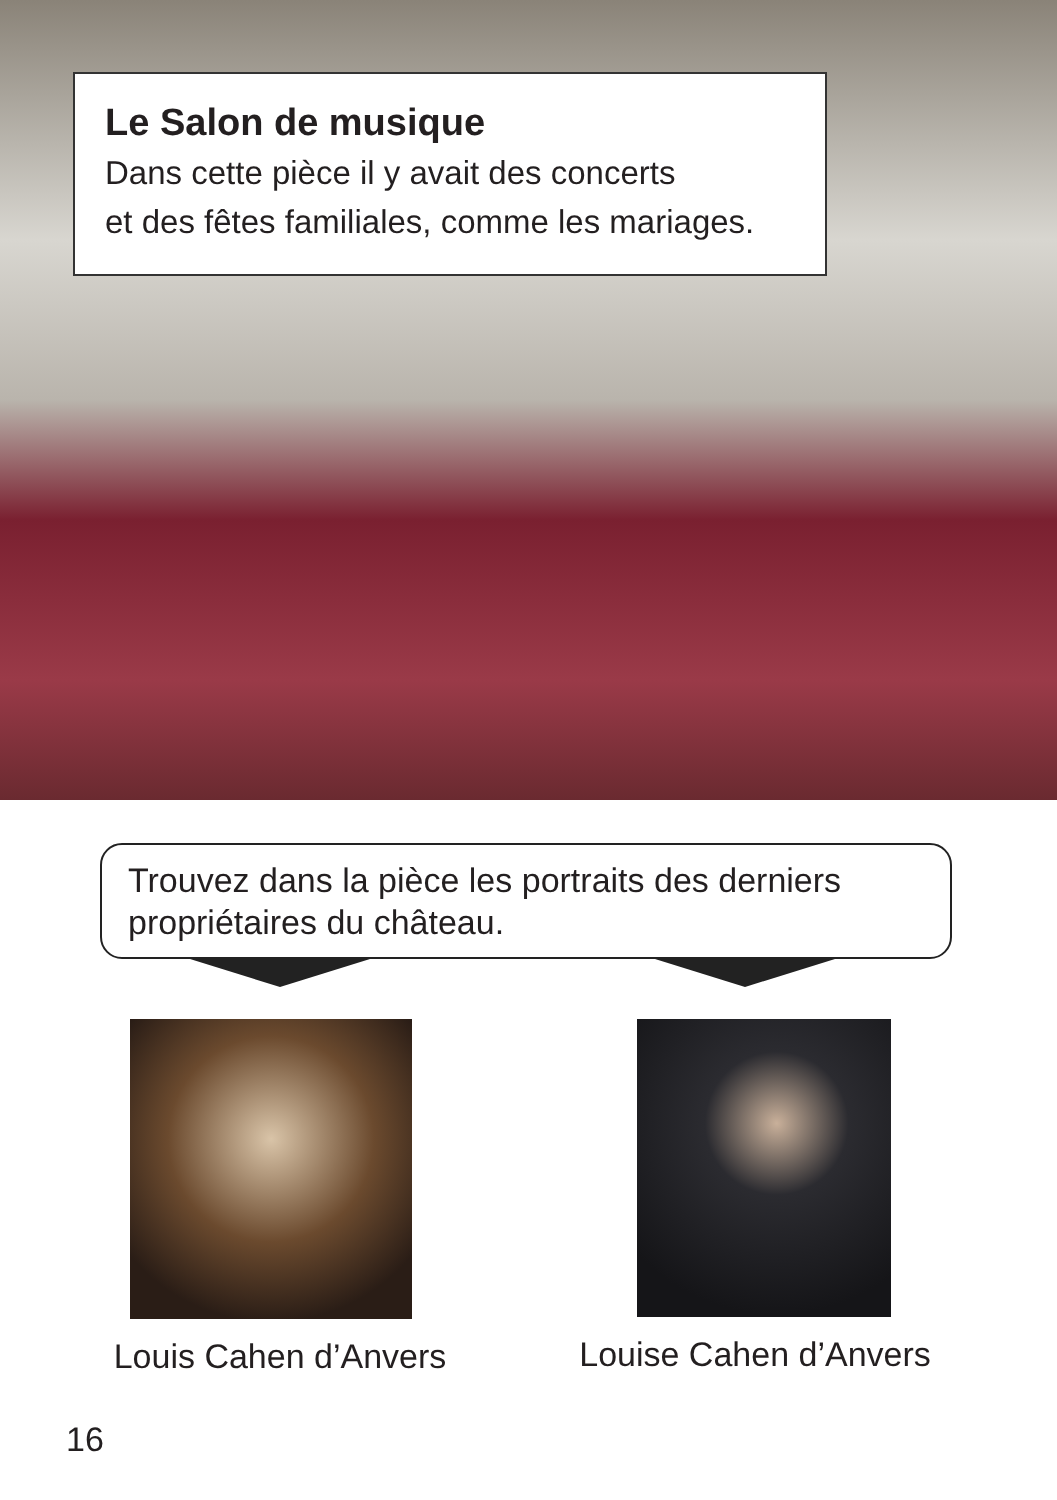Le Salon de musique
Dans cette pièce il y avait des concerts
et des fêtes familiales, comme les mariages.
Trouvez dans la pièce les portraits des derniers propriétaires du château.
Louis Cahen d’Anvers
Louise Cahen d’Anvers
16